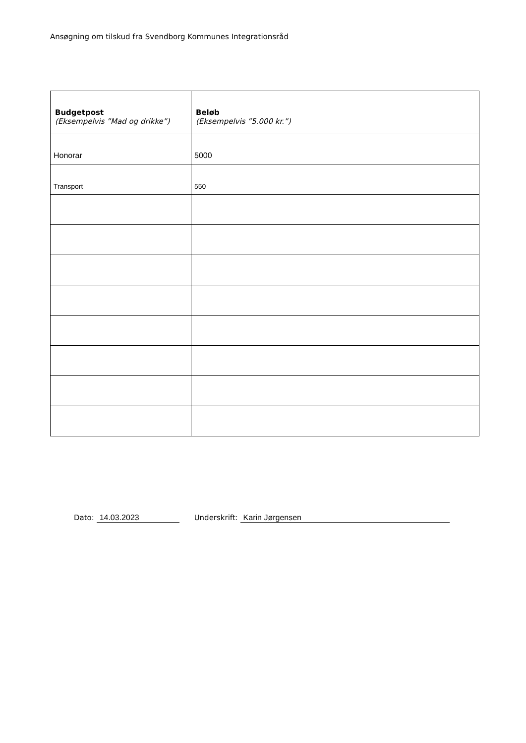Ansøgning om tilskud fra Svendborg Kommunes Integrationsråd
| Budgetpost (Eksempelvis ”Mad og drikke”) | Beløb (Eksempelvis ”5.000 kr.”) |
| --- | --- |
| Honorar | 5000 |
| Transport | 550 |
Dato: 14.03.2023 Underskrift: Karin Jørgensen